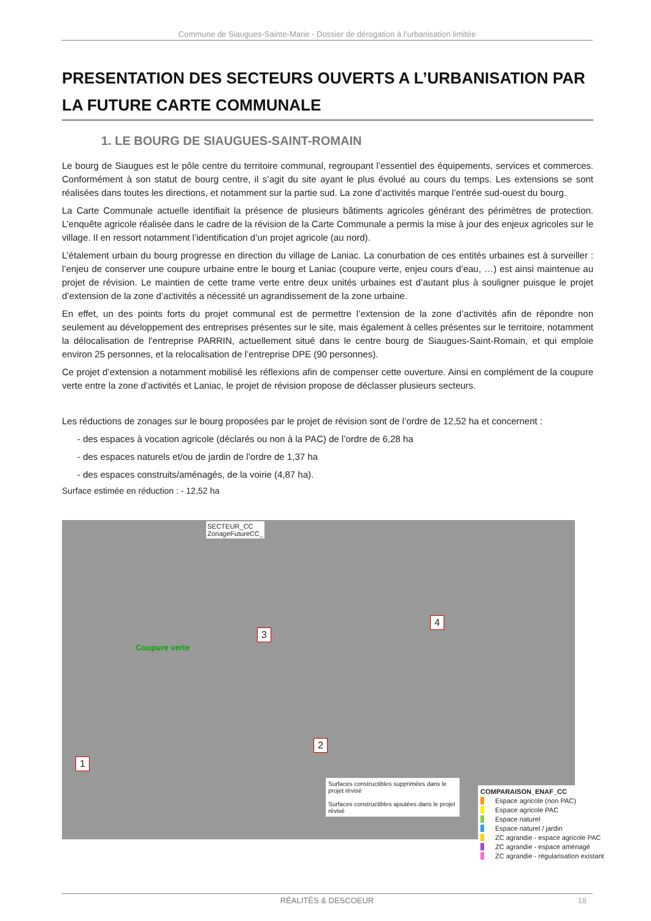Commune de Siaugues-Sainte-Marie - Dossier de dérogation à l’urbanisation limitée
PRESENTATION DES SECTEURS OUVERTS A L’URBANISATION PAR LA FUTURE CARTE COMMUNALE
1. LE BOURG DE SIAUGUES-SAINT-ROMAIN
Le bourg de Siaugues est le pôle centre du territoire communal, regroupant l’essentiel des équipements, services et commerces. Conformément à son statut de bourg centre, il s’agit du site ayant le plus évolué au cours du temps. Les extensions se sont réalisées dans toutes les directions, et notamment sur la partie sud. La zone d’activités marque l’entrée sud-ouest du bourg.
La Carte Communale actuelle identifiait la présence de plusieurs bâtiments agricoles générant des périmètres de protection. L’enquête agricole réalisée dans le cadre de la révision de la Carte Communale a permis la mise à jour des enjeux agricoles sur le village. Il en ressort notamment l’identification d’un projet agricole (au nord).
L’étalement urbain du bourg progresse en direction du village de Laniac. La conurbation de ces entités urbaines est à surveiller : l’enjeu de conserver une coupure urbaine entre le bourg et Laniac (coupure verte, enjeu cours d’eau, …) est ainsi maintenue au projet de révision. Le maintien de cette trame verte entre deux unités urbaines est d’autant plus à souligner puisque le projet d’extension de la zone d’activités a nécessité un agrandissement de la zone urbaine.
En effet, un des points forts du projet communal est de permettre l’extension de la zone d’activités afin de répondre non seulement au développement des entreprises présentes sur le site, mais également à celles présentes sur le territoire, notamment la délocalisation de l’entreprise PARRIN, actuellement situé dans le centre bourg de Siaugues-Saint-Romain, et qui emploie environ 25 personnes, et la relocalisation de l’entreprise DPE (90 personnes).
Ce projet d’extension a notamment mobilisé les réflexions afin de compenser cette ouverture. Ainsi en complément de la coupure verte entre la zone d’activités et Laniac, le projet de révision propose de déclasser plusieurs secteurs.
Les réductions de zonages sur le bourg proposées par le projet de révision sont de l’ordre de 12,52 ha et concernent :
- des espaces à vocation agricole (déclarés ou non à la PAC) de l’ordre de 6,28 ha
- des espaces naturels et/ou de jardin de l’ordre de 1,37 ha
- des espaces construits/aménagés, de la voirie (4,87 ha).
Surface estimée en réduction : - 12,52 ha
SECTEUR_CC
ZonageFutureCC_
Coupure verte
1
2
3
4
Surfaces constructibles supprimées dans le projet révisé
Surfaces constructibles ajoutées dans le projet révisé
COMPARAISON_ENAF_CC
Espace agricole (non PAC)
Espace agricole PAC
Espace naturel
Espace naturel / jardin
ZC agrandie - espace agricole PAC
ZC agrandie - espace aménagé
ZC agrandie - régularisation existant
RÉALITÉS & DESCOEUR 18